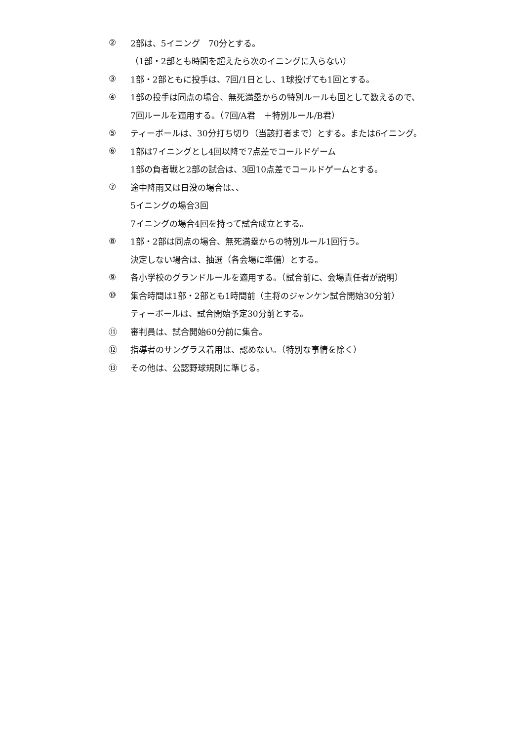② 2部は、5イニング　70分とする。
（1部・2部とも時間を超えたら次のイニングに入らない）
③ 1部・2部ともに投手は、7回/1日とし、1球投げても1回とする。
④ 1部の投手は同点の場合、無死満塁からの特別ルールも回として数えるので、
7回ルールを適用する。（7回/A君　＋特別ルール/B君）
⑤ ティーボールは、30分打ち切り（当該打者まで）とする。または6イニング。
⑥ 1部は7イニングとし4回以降で7点差でコールドゲーム
1部の負者戦と2部の試合は、3回10点差でコールドゲームとする。
⑦ 途中降雨又は日没の場合は、、
5イニングの場合3回
7イニングの場合4回を持って試合成立とする。
⑧ 1部・2部は同点の場合、無死満塁からの特別ルール1回行う。
決定しない場合は、抽選（各会場に準備）とする。
⑨ 各小学校のグランドルールを適用する。（試合前に、会場責任者が説明）
⑩ 集合時間は1部・2部とも1時間前（主将のジャンケン試合開始30分前）
ティーボールは、試合開始予定30分前とする。
⑪ 審判員は、試合開始60分前に集合。
⑫ 指導者のサングラス着用は、認めない。（特別な事情を除く）
⑬ その他は、公認野球規則に準じる。